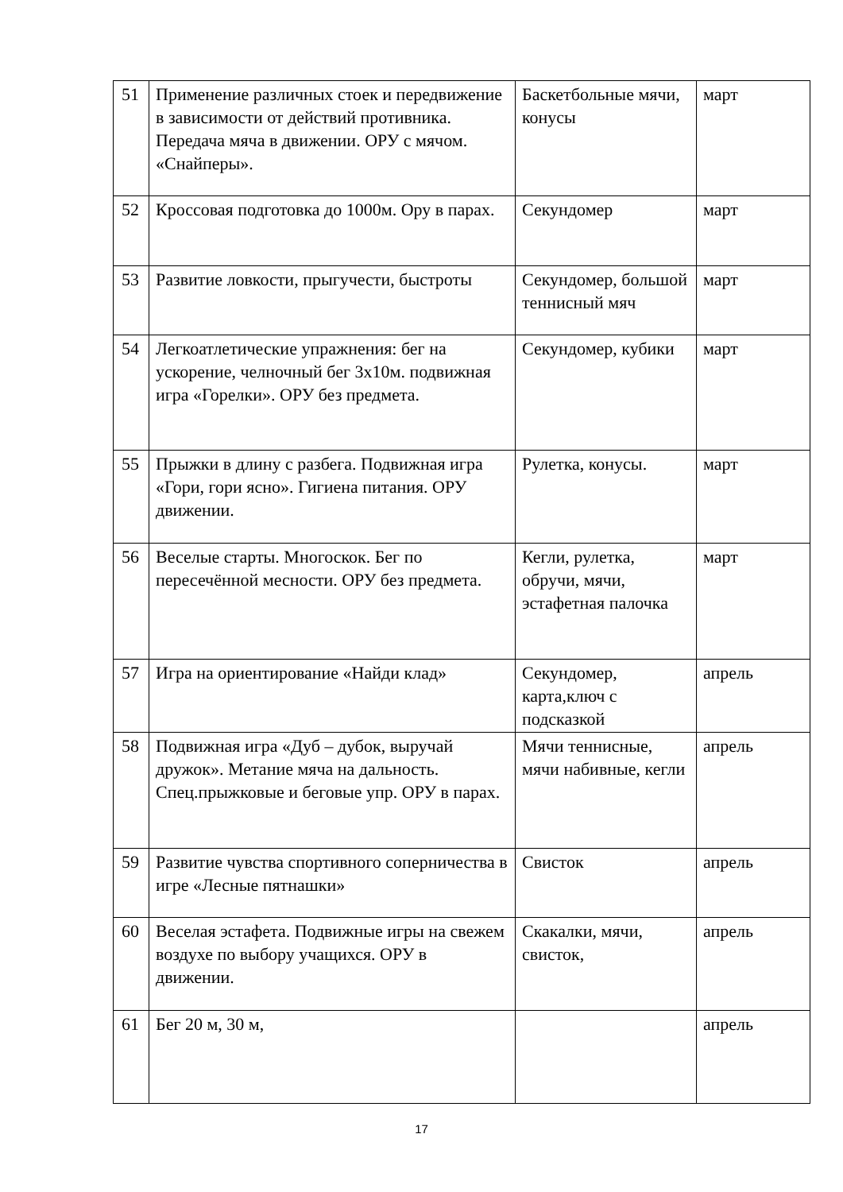| 51 | Применение различных стоек и передвижение в зависимости от действий противника. Передача мяча в движении. ОРУ с мячом. «Снайперы». | Баскетбольные мячи, конусы | март |
| 52 | Кроссовая подготовка до 1000м. Ору в парах. | Секундомер | март |
| 53 | Развитие ловкости, прыгучести, быстроты | Секундомер, большой теннисный мяч | март |
| 54 | Легкоатлетические упражнения: бег на ускорение, челночный бег 3х10м. подвижная игра «Горелки». ОРУ без предмета. | Секундомер, кубики | март |
| 55 | Прыжки в длину с разбега. Подвижная игра «Гори, гори ясно». Гигиена питания. ОРУ движении. | Рулетка, конусы. | март |
| 56 | Веселые старты. Многоскок. Бег по пересечённой месности. ОРУ без предмета. | Кегли, рулетка, обручи, мячи, эстафетная палочка | март |
| 57 | Игра на ориентирование «Найди клад» | Секундомер, карта,ключ с подсказкой | апрель |
| 58 | Подвижная игра «Дуб – дубок, выручай дружок». Метание мяча на дальность. Спец.прыжковые и беговые упр. ОРУ в парах. | Мячи теннисные, мячи набивные, кегли | апрель |
| 59 | Развитие чувства спортивного соперничества в игре «Лесные пятнашки» | Свисток | апрель |
| 60 | Веселая эстафета. Подвижные игры на свежем воздухе по выбору учащихся. ОРУ в движении. | Скакалки, мячи, свисток, | апрель |
| 61 | Бег 20 м, 30 м, | | апрель |
17